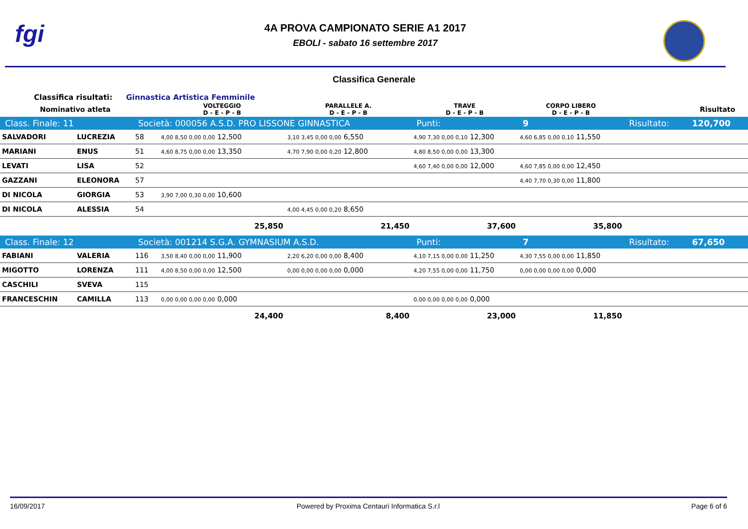fgi
4A PROVA CAMPIONATO SERIE A1 2017
EBOLI - sabato 16 settembre 2017
Classifica Generale
Classifica risultati: Ginnastica Artistica Femminile
| Nominativo atleta | | | VOLTEGGIO D - E - P - B | PARALLELE A. D - E - P - B | TRAVE D - E - P - B | CORPO LIBERO D - E - P - B | | Risultato |
| --- | --- | --- | --- | --- | --- | --- | --- | --- |
| Class. Finale: 11 | | Società: 000056 A.S.D. PRO LISSONE GINNASTICA | | | Punti: | 9 | Risultato: | 120,700 |
| SALVADORI | LUCREZIA | 58 | 4,00 8,50 0,00 0,00 12,500 | 3,10 3,45 0,00 0,00 6,550 | 4,90 7,30 0,00 0,10 12,300 | 4,60 6,85 0,00 0,10 11,550 | | |
| MARIANI | ENUS | 51 | 4,60 8,75 0,00 0,00 13,350 | 4,70 7,90 0,00 0,20 12,800 | 4,80 8,50 0,00 0,00 13,300 | | | |
| LEVATI | LISA | 52 | | | 4,60 7,40 0,00 0,00 12,000 | 4,60 7,85 0,00 0,00 12,450 | | |
| GAZZANI | ELEONORA | 57 | | | | 4,40 7,70 0,30 0,00 11,800 | | |
| DI NICOLA | GIORGIA | 53 | 3,90 7,00 0,30 0,00 10,600 | | | | | |
| DI NICOLA | ALESSIA | 54 | | 4,00 4,45 0,00 0,20 8,650 | | | | |
| | | | 25,850 | 21,450 | 37,600 | 35,800 | | |
| Class. Finale: 12 | | Società: 001214 S.G.A. GYMNASIUM A.S.D. | | | Punti: | 7 | Risultato: | 67,650 |
| FABIANI | VALERIA | 116 | 3,50 8,40 0,00 0,00 11,900 | 2,20 6,20 0,00 0,00 8,400 | 4,10 7,15 0,00 0,00 11,250 | 4,30 7,55 0,00 0,00 11,850 | | |
| MIGOTTO | LORENZA | 111 | 4,00 8,50 0,00 0,00 12,500 | 0,00 0,00 0,00 0,00 0,000 | 4,20 7,55 0,00 0,00 11,750 | 0,00 0,00 0,00 0,00 0,000 | | |
| CASCHILI | SVEVA | 115 | | | | | | |
| FRANCESCHIN | CAMILLA | 113 | 0,00 0,00 0,00 0,00 0,000 | | 0,00 0,00 0,00 0,00 0,000 | | | |
| | | | 24,400 | 8,400 | 23,000 | 11,850 | | |
16/09/2017 Powered by Proxima Centauri Informatica S.r.l Page 6 of 6